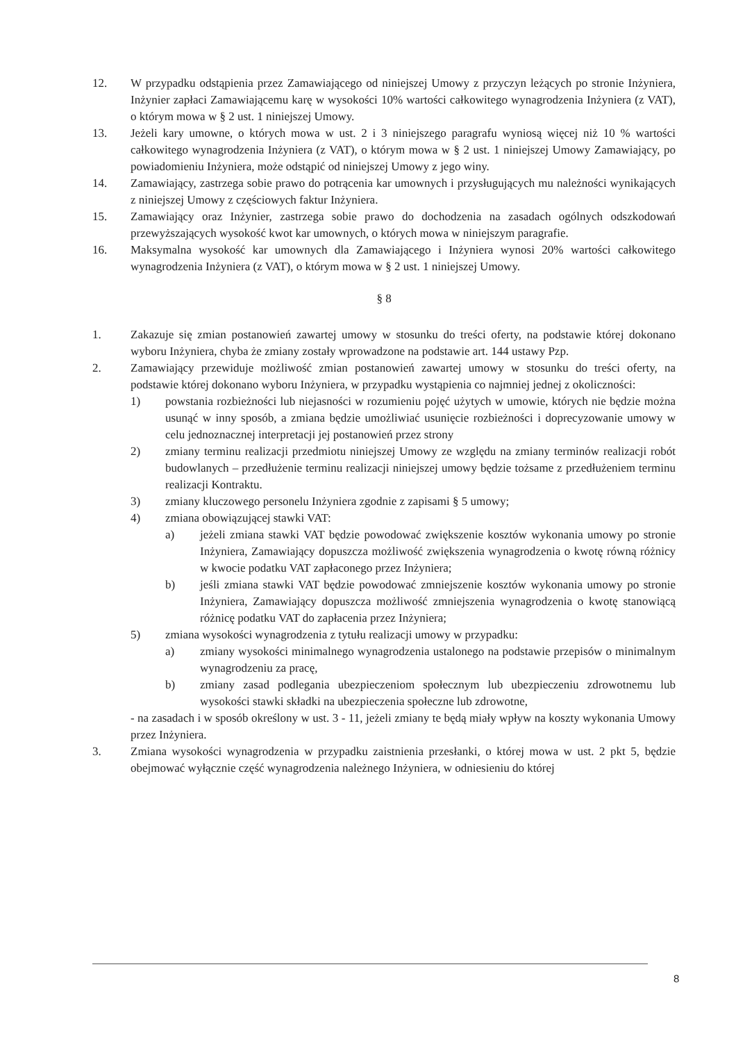12. W przypadku odstąpienia przez Zamawiającego od niniejszej Umowy z przyczyn leżących po stronie Inżyniera, Inżynier zapłaci Zamawiającemu karę w wysokości 10% wartości całkowitego wynagrodzenia Inżyniera (z VAT), o którym mowa w § 2 ust. 1 niniejszej Umowy.
13. Jeżeli kary umowne, o których mowa w ust. 2 i 3 niniejszego paragrafu wyniosą więcej niż 10 % wartości całkowitego wynagrodzenia Inżyniera (z VAT), o którym mowa w § 2 ust. 1 niniejszej Umowy Zamawiający, po powiadomieniu Inżyniera, może odstąpić od niniejszej Umowy z jego winy.
14. Zamawiający, zastrzega sobie prawo do potrącenia kar umownych i przysługujących mu należności wynikających z niniejszej Umowy z częściowych faktur Inżyniera.
15. Zamawiający oraz Inżynier, zastrzega sobie prawo do dochodzenia na zasadach ogólnych odszkodowań przewyższających wysokość kwot kar umownych, o których mowa w niniejszym paragrafie.
16. Maksymalna wysokość kar umownych dla Zamawiającego i Inżyniera wynosi 20% wartości całkowitego wynagrodzenia Inżyniera (z VAT), o którym mowa w § 2 ust. 1 niniejszej Umowy.
§ 8
1. Zakazuje się zmian postanowień zawartej umowy w stosunku do treści oferty, na podstawie której dokonano wyboru Inżyniera, chyba że zmiany zostały wprowadzone na podstawie art. 144 ustawy Pzp.
2. Zamawiający przewiduje możliwość zmian postanowień zawartej umowy w stosunku do treści oferty, na podstawie której dokonano wyboru Inżyniera, w przypadku wystąpienia co najmniej jednej z okoliczności:
1) powstania rozbieżności lub niejasności w rozumieniu pojęć użytych w umowie, których nie będzie można usunąć w inny sposób, a zmiana będzie umożliwiać usunięcie rozbieżności i doprecyzowanie umowy w celu jednoznacznej interpretacji jej postanowień przez strony
2) zmiany terminu realizacji przedmiotu niniejszej Umowy ze względu na zmiany terminów realizacji robót budowlanych – przedłużenie terminu realizacji niniejszej umowy będzie tożsame z przedłużeniem terminu realizacji Kontraktu.
3) zmiany kluczowego personelu Inżyniera zgodnie z zapisami § 5 umowy;
4) zmiana obowiązującej stawki VAT:
a) jeżeli zmiana stawki VAT będzie powodować zwiększenie kosztów wykonania umowy po stronie Inżyniera, Zamawiający dopuszcza możliwość zwiększenia wynagrodzenia o kwotę równą różnicy w kwocie podatku VAT zapłaconego przez Inżyniera;
b) jeśli zmiana stawki VAT będzie powodować zmniejszenie kosztów wykonania umowy po stronie Inżyniera, Zamawiający dopuszcza możliwość zmniejszenia wynagrodzenia o kwotę stanowiącą różnicę podatku VAT do zapłacenia przez Inżyniera;
5) zmiana wysokości wynagrodzenia z tytułu realizacji umowy w przypadku:
a) zmiany wysokości minimalnego wynagrodzenia ustalonego na podstawie przepisów o minimalnym wynagrodzeniu za pracę,
b) zmiany zasad podlegania ubezpieczeniom społecznym lub ubezpieczeniu zdrowotnemu lub wysokości stawki składki na ubezpieczenia społeczne lub zdrowotne,
- na zasadach i w sposób określony w ust. 3 - 11, jeżeli zmiany te będą miały wpływ na koszty wykonania Umowy przez Inżyniera.
3. Zmiana wysokości wynagrodzenia w przypadku zaistnienia przesłanki, o której mowa w ust. 2 pkt 5, będzie obejmować wyłącznie część wynagrodzenia należnego Inżyniera, w odniesieniu do której
8